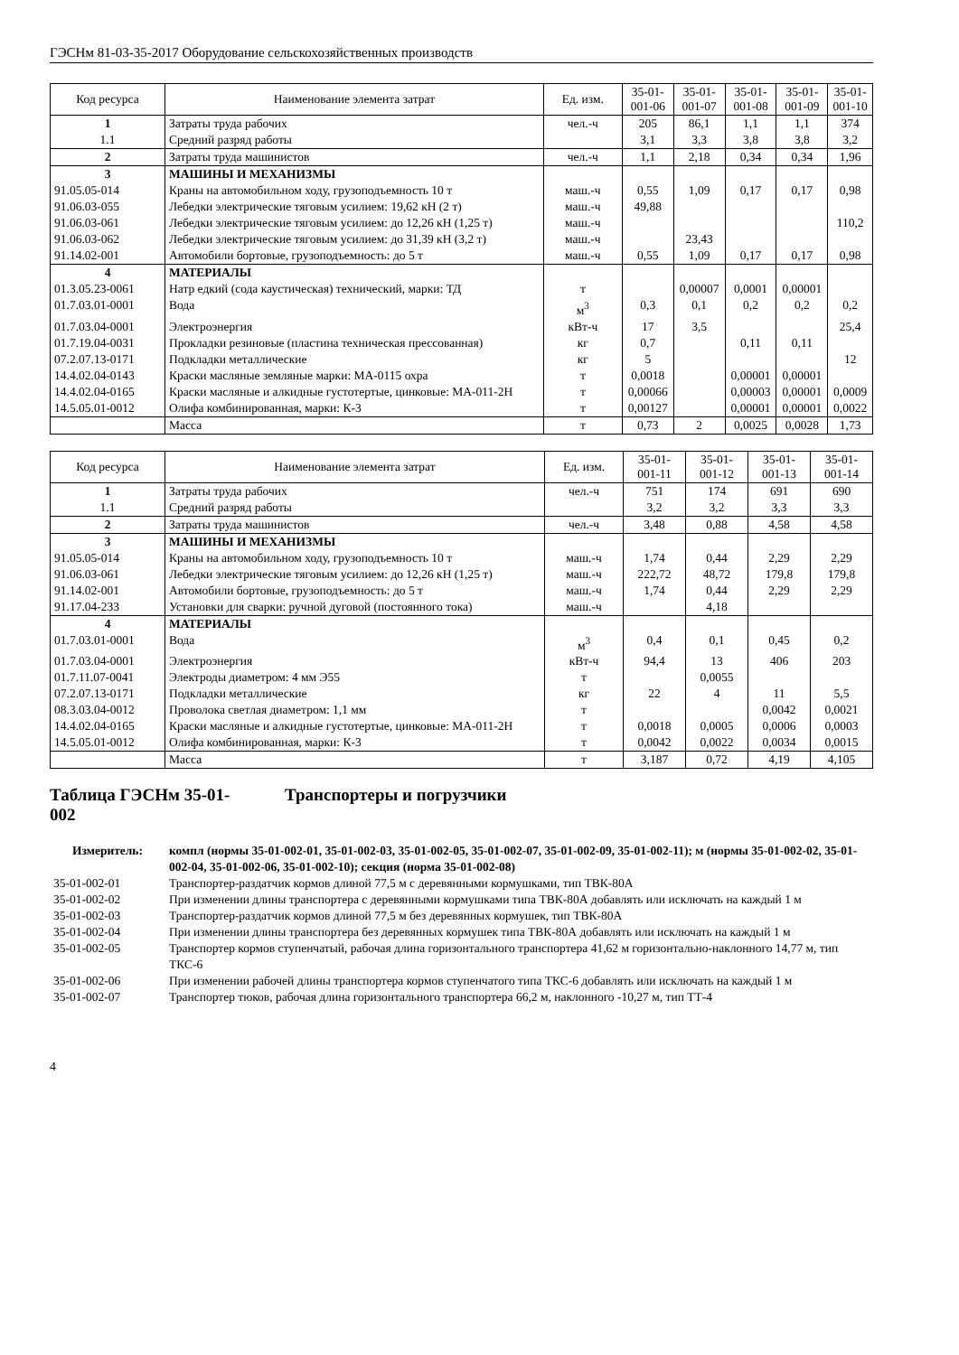ГЭСНм 81-03-35-2017 Оборудование сельскохозяйственных производств
| Код ресурса | Наименование элемента затрат | Ед. изм. | 35-01- 001-06 | 35-01- 001-07 | 35-01- 001-08 | 35-01- 001-09 | 35-01- 001-10 |
| --- | --- | --- | --- | --- | --- | --- | --- |
| 1 | Затраты труда рабочих | чел.-ч | 205 | 86,1 | 1,1 | 1,1 | 374 |
| 1.1 | Средний разряд работы | | 3,1 | 3,3 | 3,8 | 3,8 | 3,2 |
| 2 | Затраты труда машинистов | чел.-ч | 1,1 | 2,18 | 0,34 | 0,34 | 1,96 |
| 3 | МАШИНЫ И МЕХАНИЗМЫ | | | | | | |
| 91.05.05-014 | Краны на автомобильном ходу, грузоподъемность 10 т | маш.-ч | 0,55 | 1,09 | 0,17 | 0,17 | 0,98 |
| 91.06.03-055 | Лебедки электрические тяговым усилием: 19,62 кН (2 т) | маш.-ч | 49,88 | | | | |
| 91.06.03-061 | Лебедки электрические тяговым усилием: до 12,26 кН (1,25 т) | маш.-ч | | | | | 110,2 |
| 91.06.03-062 | Лебедки электрические тяговым усилием: до 31,39 кН (3,2 т) | маш.-ч | | 23,43 | | | |
| 91.14.02-001 | Автомобили бортовые, грузоподъемность: до 5 т | маш.-ч | 0,55 | 1,09 | 0,17 | 0,17 | 0,98 |
| 4 | МАТЕРИАЛЫ | | | | | | |
| 01.3.05.23-0061 | Натр едкий (сода каустическая) технический, марки: ТД | т | | 0,00007 | 0,0001 | 0,00001 | |
| 01.7.03.01-0001 | Вода | м<sup>3</sup> | 0,3 | 0,1 | 0,2 | 0,2 | 0,2 |
| 01.7.03.04-0001 | Электроэнергия | кВт-ч | 17 | 3,5 | | | 25,4 |
| 01.7.19.04-0031 | Прокладки резиновые (пластина техническая прессованная) | кг | 0,7 | | 0,11 | 0,11 | |
| 07.2.07.13-0171 | Подкладки металлические | кг | 5 | | | | 12 |
| 14.4.02.04-0143 | Краски масляные земляные марки: МА-0115 охра | т | 0,0018 | | 0,00001 | 0,00001 | |
| 14.4.02.04-0165 | Краски масляные и алкидные густотертые, цинковые: МА-011-2Н | т | 0,00066 | | 0,00003 | 0,00001 | 0,0009 |
| 14.5.05.01-0012 | Олифа комбинированная, марки: К-3 | т | 0,00127 | | 0,00001 | 0,00001 | 0,0022 |
| | Масса | т | 0,73 | 2 | 0,0025 | 0,0028 | 1,73 |
| Код ресурса | Наименование элемента затрат | Ед. изм. | 35-01- 001-11 | 35-01- 001-12 | 35-01- 001-13 | 35-01- 001-14 |
| --- | --- | --- | --- | --- | --- | --- |
| 1 | Затраты труда рабочих | чел.-ч | 751 | 174 | 691 | 690 |
| 1.1 | Средний разряд работы | | 3,2 | 3,2 | 3,3 | 3,3 |
| 2 | Затраты труда машинистов | чел.-ч | 3,48 | 0,88 | 4,58 | 4,58 |
| 3 | МАШИНЫ И МЕХАНИЗМЫ | | | | | |
| 91.05.05-014 | Краны на автомобильном ходу, грузоподъемность 10 т | маш.-ч | 1,74 | 0,44 | 2,29 | 2,29 |
| 91.06.03-061 | Лебедки электрические тяговым усилием: до 12,26 кН (1,25 т) | маш.-ч | 222,72 | 48,72 | 179,8 | 179,8 |
| 91.14.02-001 | Автомобили бортовые, грузоподъемность: до 5 т | маш.-ч | 1,74 | 0,44 | 2,29 | 2,29 |
| 91.17.04-233 | Установки для сварки: ручной дуговой (постоянного тока) | маш.-ч | | 4,18 | | |
| 4 | МАТЕРИАЛЫ | | | | | |
| 01.7.03.01-0001 | Вода | м<sup>3</sup> | 0,4 | 0,1 | 0,45 | 0,2 |
| 01.7.03.04-0001 | Электроэнергия | кВт-ч | 94,4 | 13 | 406 | 203 |
| 01.7.11.07-0041 | Электроды диаметром: 4 мм Э55 | т | | 0,0055 | | |
| 07.2.07.13-0171 | Подкладки металлические | кг | 22 | 4 | 11 | 5,5 |
| 08.3.03.04-0012 | Проволока светлая диаметром: 1,1 мм | т | | | 0,0042 | 0,0021 |
| 14.4.02.04-0165 | Краски масляные и алкидные густотертые, цинковые: МА-011-2Н | т | 0,0018 | 0,0005 | 0,0006 | 0,0003 |
| 14.5.05.01-0012 | Олифа комбинированная, марки: К-3 | т | 0,0042 | 0,0022 | 0,0034 | 0,0015 |
| | Масса | т | 3,187 | 0,72 | 4,19 | 4,105 |
Таблица ГЭСНм 35-01-
002 Транспортеры и погрузчики
| Измеритель: | компл (нормы 35-01-002-01, 35-01-002-03, 35-01-002-05, 35-01-002-07, 35-01-002-09, 35-01-002-11); м (нормы 35-01-002-02, 35-01-002-04, 35-01-002-06, 35-01-002-10); секция (норма 35-01-002-08) |
| 35-01-002-01 | Транспортер-раздатчик кормов длиной 77,5 м с деревянными кормушками, тип ТВК-80А |
| 35-01-002-02 | При изменении длины транспортера с деревянными кормушками типа ТВК-80А добавлять или исключать на каждый 1 м |
| 35-01-002-03 | Транспортер-раздатчик кормов длиной 77,5 м без деревянных кормушек, тип ТВК-80А |
| 35-01-002-04 | При изменении длины транспортера без деревянных кормушек типа ТВК-80А добавлять или исключать на каждый 1 м |
| 35-01-002-05 | Транспортер кормов ступенчатый, рабочая длина горизонтального транспортера 41,62 м горизонтально-наклонного 14,77 м, тип ТКС-6 |
| 35-01-002-06 | При изменении рабочей длины транспортера кормов ступенчатого типа ТКС-6 добавлять или исключать на каждый 1 м |
| 35-01-002-07 | Транспортер тюков, рабочая длина горизонтального транспортера 66,2 м, наклонного -10,27 м, тип ТТ-4 |
4